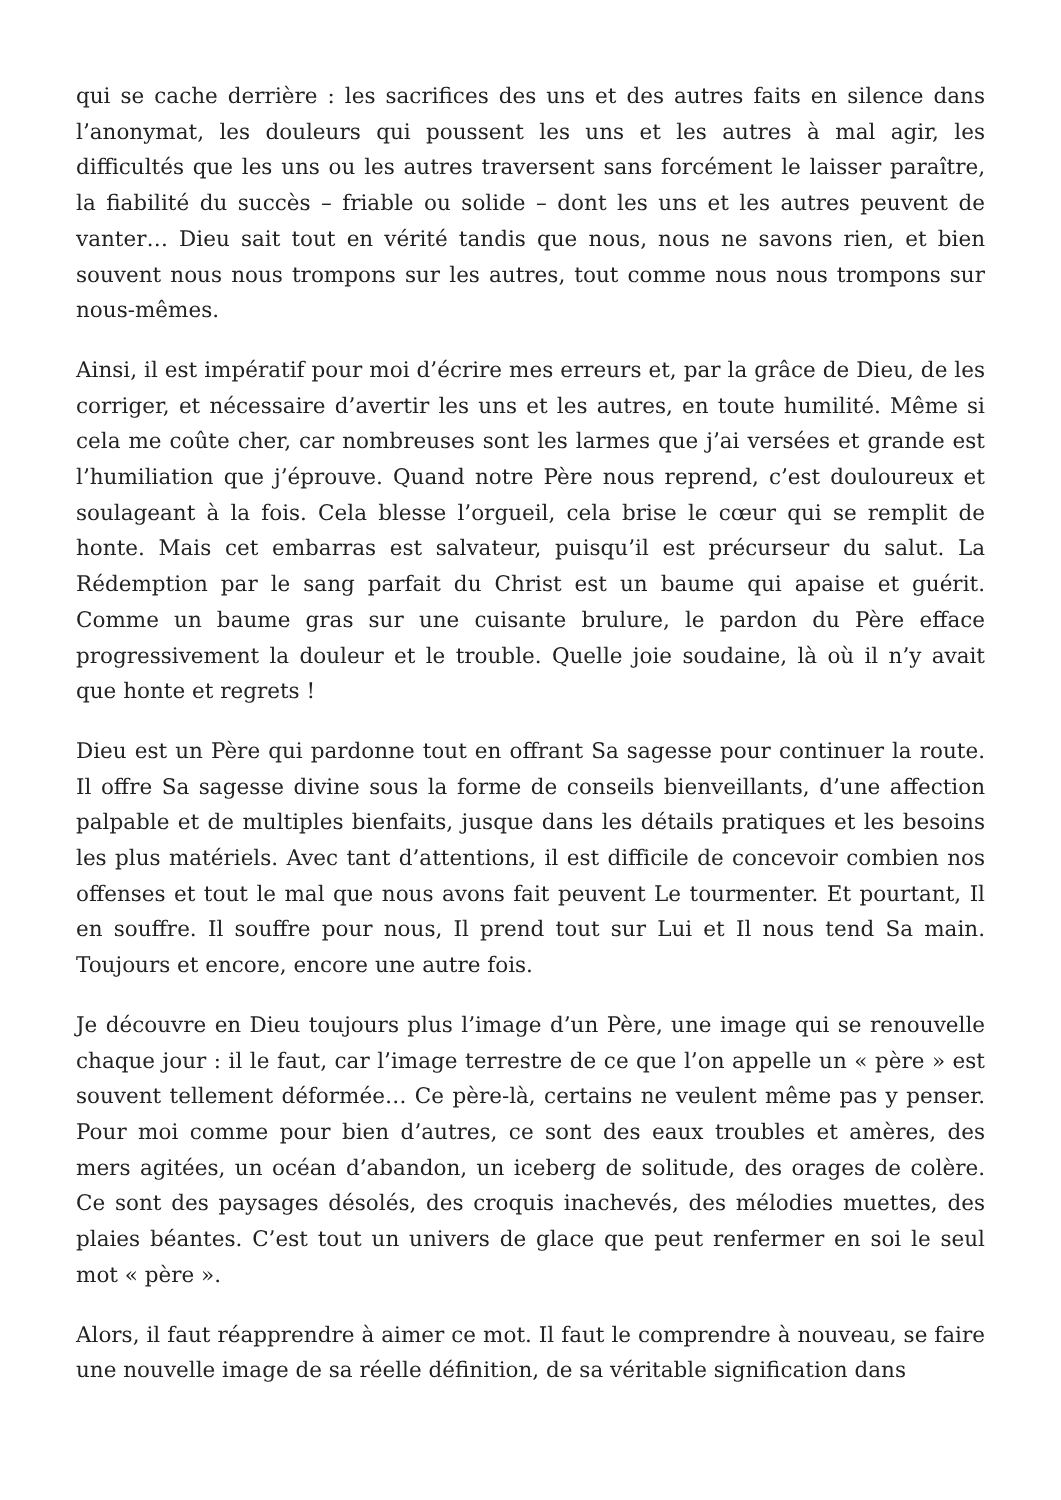qui se cache derrière : les sacrifices des uns et des autres faits en silence dans l’anonymat, les douleurs qui poussent les uns et les autres à mal agir, les difficultés que les uns ou les autres traversent sans forcément le laisser paraître, la fiabilité du succès – friable ou solide – dont les uns et les autres peuvent de vanter… Dieu sait tout en vérité tandis que nous, nous ne savons rien, et bien souvent nous nous trompons sur les autres, tout comme nous nous trompons sur nous-mêmes.
Ainsi, il est impératif pour moi d’écrire mes erreurs et, par la grâce de Dieu, de les corriger, et nécessaire d’avertir les uns et les autres, en toute humilité. Même si cela me coûte cher, car nombreuses sont les larmes que j’ai versées et grande est l’humiliation que j’éprouve. Quand notre Père nous reprend, c’est douloureux et soulageant à la fois. Cela blesse l’orgueil, cela brise le cœur qui se remplit de honte. Mais cet embarras est salvateur, puisqu’il est précurseur du salut. La Rédemption par le sang parfait du Christ est un baume qui apaise et guérit. Comme un baume gras sur une cuisante brulure, le pardon du Père efface progressivement la douleur et le trouble. Quelle joie soudaine, là où il n’y avait que honte et regrets !
Dieu est un Père qui pardonne tout en offrant Sa sagesse pour continuer la route. Il offre Sa sagesse divine sous la forme de conseils bienveillants, d’une affection palpable et de multiples bienfaits, jusque dans les détails pratiques et les besoins les plus matériels. Avec tant d’attentions, il est difficile de concevoir combien nos offenses et tout le mal que nous avons fait peuvent Le tourmenter. Et pourtant, Il en souffre. Il souffre pour nous, Il prend tout sur Lui et Il nous tend Sa main. Toujours et encore, encore une autre fois.
Je découvre en Dieu toujours plus l’image d’un Père, une image qui se renouvelle chaque jour : il le faut, car l’image terrestre de ce que l’on appelle un « père » est souvent tellement déformée… Ce père-là, certains ne veulent même pas y penser. Pour moi comme pour bien d’autres, ce sont des eaux troubles et amères, des mers agitées, un océan d’abandon, un iceberg de solitude, des orages de colère. Ce sont des paysages désolés, des croquis inachevés, des mélodies muettes, des plaies béantes. C’est tout un univers de glace que peut renfermer en soi le seul mot « père ».
Alors, il faut réapprendre à aimer ce mot. Il faut le comprendre à nouveau, se faire une nouvelle image de sa réelle définition, de sa véritable signification dans